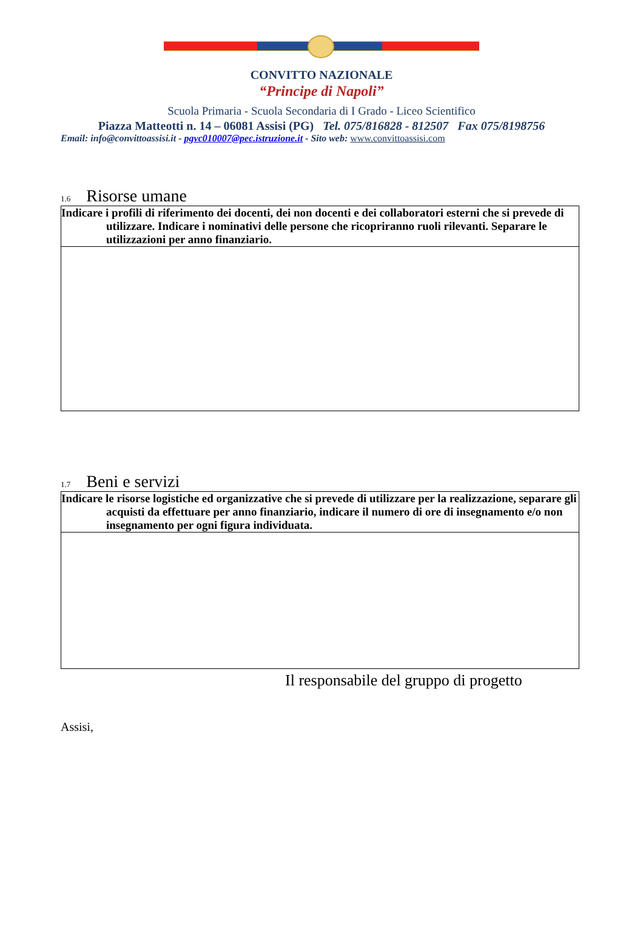CONVITTO NAZIONALE
“Principe di Napoli”
Scuola Primaria - Scuola Secondaria di I Grado - Liceo Scientifico
Piazza Matteotti n. 14 – 06081 Assisi (PG) Tel. 075/816828 - 812507 Fax 075/8198756
Email: info@convittoassisi.it - pgvc010007@pec.istruzione.it - Sito web: www.convittoassisi.com
1.6 Risorse umane
| Indicare i profili di riferimento dei docenti, dei non docenti e dei collaboratori esterni che si prevede di utilizzare. Indicare i nominativi delle persone che ricopriranno ruoli rilevanti. Separare le utilizzazioni per anno finanziario. |
1.7 Beni e servizi
| Indicare le risorse logistiche ed organizzative che si prevede di utilizzare per la realizzazione, separare gli acquisti da effettuare per anno finanziario, indicare il numero di ore di insegnamento e/o non insegnamento per ogni figura individuata. |
Il responsabile del gruppo di progetto
Assisi,